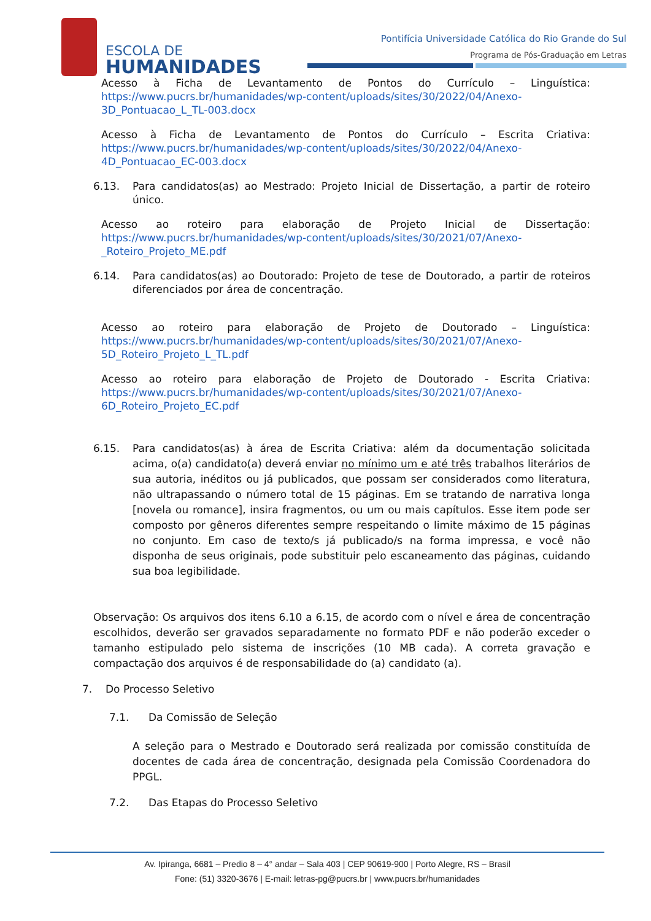ESCOLA DE
HUMANIDADES
Pontifícia Universidade Católica do Rio Grande do Sul
Programa de Pós-Graduação em Letras
Acesso à Ficha de Levantamento de Pontos do Currículo – Linguística: https://www.pucrs.br/humanidades/wp-content/uploads/sites/30/2022/04/Anexo-3D_Pontuacao_L_TL-003.docx
Acesso à Ficha de Levantamento de Pontos do Currículo – Escrita Criativa: https://www.pucrs.br/humanidades/wp-content/uploads/sites/30/2022/04/Anexo-4D_Pontuacao_EC-003.docx
6.13. Para candidatos(as) ao Mestrado: Projeto Inicial de Dissertação, a partir de roteiro único.
Acesso ao roteiro para elaboração de Projeto Inicial de Dissertação: https://www.pucrs.br/humanidades/wp-content/uploads/sites/30/2021/07/Anexo-_Roteiro_Projeto_ME.pdf
6.14. Para candidatos(as) ao Doutorado: Projeto de tese de Doutorado, a partir de roteiros diferenciados por área de concentração.
Acesso ao roteiro para elaboração de Projeto de Doutorado – Linguística: https://www.pucrs.br/humanidades/wp-content/uploads/sites/30/2021/07/Anexo-5D_Roteiro_Projeto_L_TL.pdf
Acesso ao roteiro para elaboração de Projeto de Doutorado - Escrita Criativa: https://www.pucrs.br/humanidades/wp-content/uploads/sites/30/2021/07/Anexo-6D_Roteiro_Projeto_EC.pdf
6.15. Para candidatos(as) à área de Escrita Criativa: além da documentação solicitada acima, o(a) candidato(a) deverá enviar no mínimo um e até três trabalhos literários de sua autoria, inéditos ou já publicados, que possam ser considerados como literatura, não ultrapassando o número total de 15 páginas. Em se tratando de narrativa longa [novela ou romance], insira fragmentos, ou um ou mais capítulos. Esse item pode ser composto por gêneros diferentes sempre respeitando o limite máximo de 15 páginas no conjunto. Em caso de texto/s já publicado/s na forma impressa, e você não disponha de seus originais, pode substituir pelo escaneamento das páginas, cuidando sua boa legibilidade.
Observação: Os arquivos dos itens 6.10 a 6.15, de acordo com o nível e área de concentração escolhidos, deverão ser gravados separadamente no formato PDF e não poderão exceder o tamanho estipulado pelo sistema de inscrições (10 MB cada). A correta gravação e compactação dos arquivos é de responsabilidade do (a) candidato (a).
7. Do Processo Seletivo
7.1. Da Comissão de Seleção
A seleção para o Mestrado e Doutorado será realizada por comissão constituída de docentes de cada área de concentração, designada pela Comissão Coordenadora do PPGL.
7.2. Das Etapas do Processo Seletivo
Av. Ipiranga, 6681 – Predio 8 – 4° andar – Sala 403 | CEP 90619-900 | Porto Alegre, RS – Brasil
Fone: (51) 3320-3676 | E-mail: letras-pg@pucrs.br | www.pucrs.br/humanidades